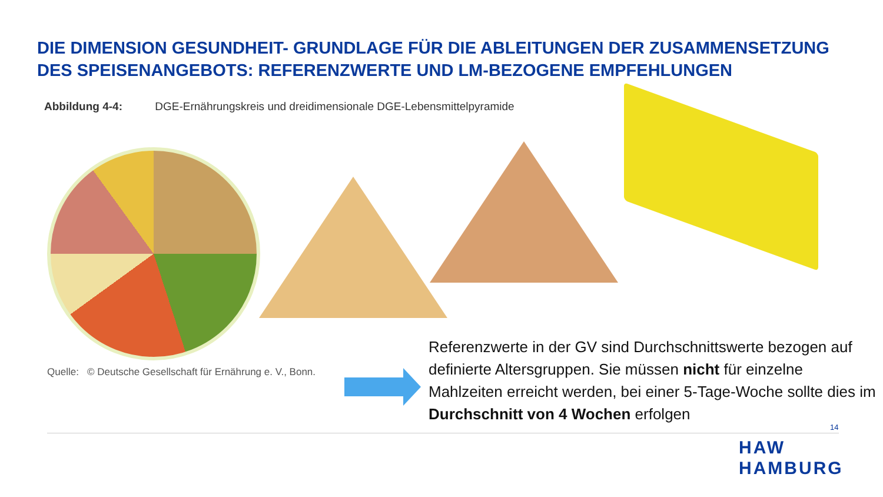DIE DIMENSION GESUNDHEIT- GRUNDLAGE FÜR DIE ABLEITUNGEN DER ZUSAMMENSETZUNG
DES SPEISENANGEBOTS: REFERENZWERTE UND LM-BEZOGENE EMPFEHLUNGEN
Abbildung 4-4: DGE-Ernährungskreis und dreidimensionale DGE-Lebensmittelpyramide
Quelle: © Deutsche Gesellschaft für Ernährung e. V., Bonn.
Referenzwerte in der GV sind Durchschnittswerte bezogen auf definierte Altersgruppen. Sie müssen nicht für einzelne Mahlzeiten erreicht werden, bei einer 5-Tage-Woche sollte dies im Durchschnitt von 4 Wochen erfolgen
14
HAW
HAMBURG